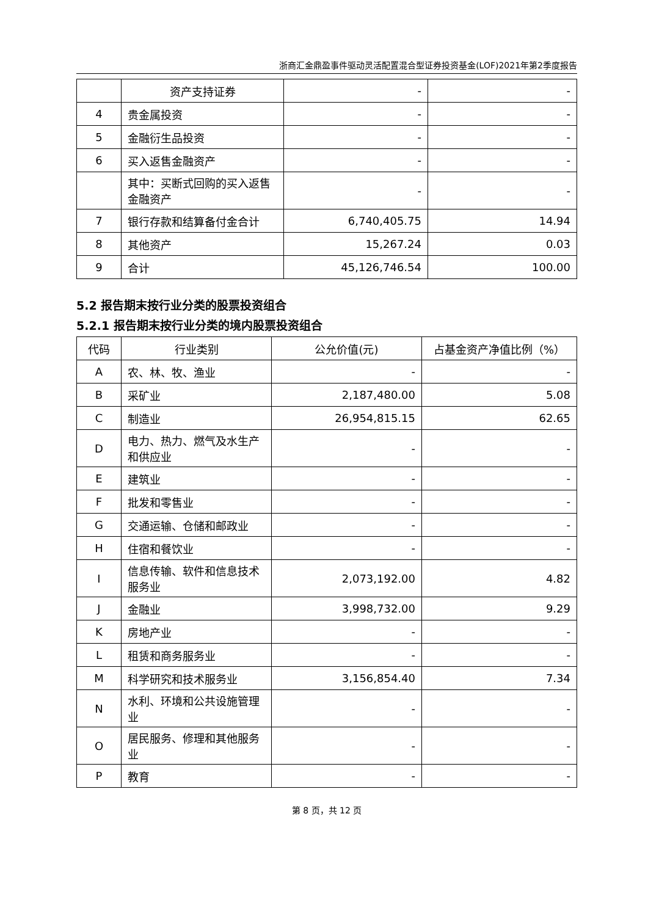浙商汇金鼎盈事件驱动灵活配置混合型证券投资基金(LOF)2021年第2季度报告
| | 资产支持证券 | - | - |
| 4 | 贵金属投资 | - | - |
| 5 | 金融衍生品投资 | - | - |
| 6 | 买入返售金融资产 | - | - |
| | 其中：买断式回购的买入返售金融资产 | - | - |
| 7 | 银行存款和结算备付金合计 | 6,740,405.75 | 14.94 |
| 8 | 其他资产 | 15,267.24 | 0.03 |
| 9 | 合计 | 45,126,746.54 | 100.00 |
5.2 报告期末按行业分类的股票投资组合
5.2.1 报告期末按行业分类的境内股票投资组合
| 代码 | 行业类别 | 公允价值(元) | 占基金资产净值比例（%） |
| --- | --- | --- | --- |
| A | 农、林、牧、渔业 | - | - |
| B | 采矿业 | 2,187,480.00 | 5.08 |
| C | 制造业 | 26,954,815.15 | 62.65 |
| D | 电力、热力、燃气及水生产和供应业 | - | - |
| E | 建筑业 | - | - |
| F | 批发和零售业 | - | - |
| G | 交通运输、仓储和邮政业 | - | - |
| H | 住宿和餐饮业 | - | - |
| I | 信息传输、软件和信息技术服务业 | 2,073,192.00 | 4.82 |
| J | 金融业 | 3,998,732.00 | 9.29 |
| K | 房地产业 | - | - |
| L | 租赁和商务服务业 | - | - |
| M | 科学研究和技术服务业 | 3,156,854.40 | 7.34 |
| N | 水利、环境和公共设施管理业 | - | - |
| O | 居民服务、修理和其他服务业 | - | - |
| P | 教育 | - | - |
第 8 页，共 12 页